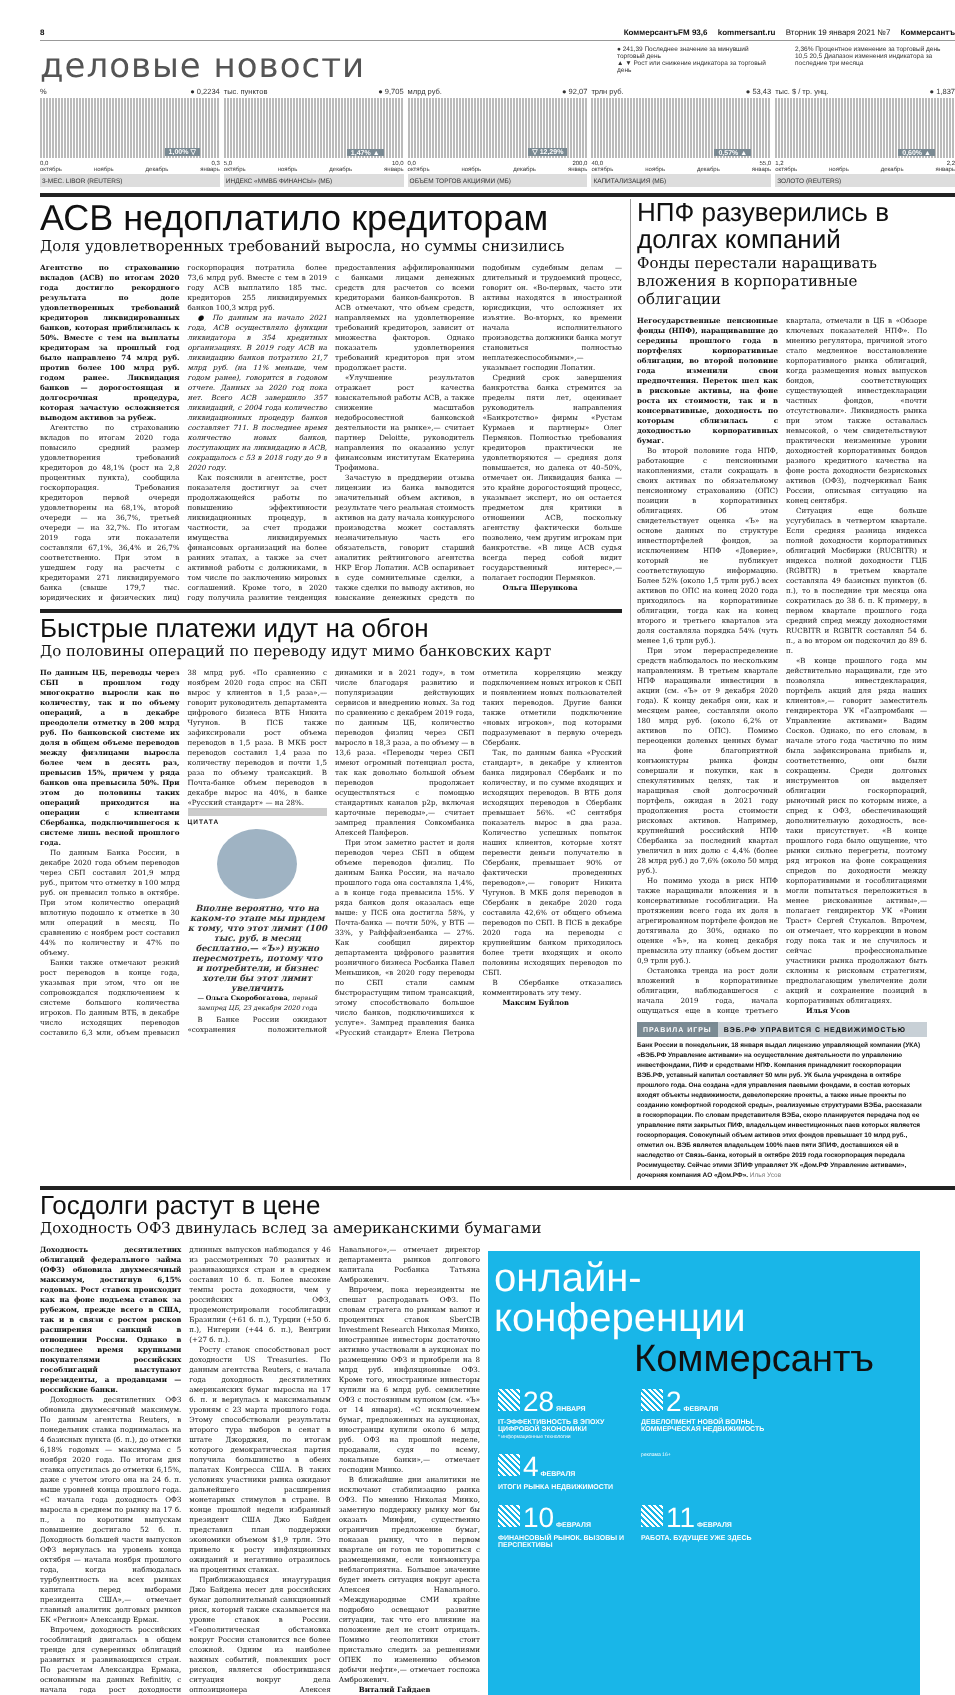8 КоммерсантъFM 93,6 kommersant.ru Вторник 19 января 2021 №7 Коммерсантъ
деловые новости
● 241,39 Последнее значение за минувший торговый день
▲ ▼ Рост или снижение индикатора за торговый день
2,36% Процентное изменение за торговый день
10,5 20,5 Диапазон изменения индикатора за последние три месяца
% ● 0,2234
1,00% ▽
0,0 0,3
октябрь ноябрь декабрь январь
3-МЕС. LIBOR (REUTERS)
тыс. пунктов ● 9,705
1,47% ▲
5,0 10,0
октябрь ноябрь декабрь январь
ИНДЕКС «ММВБ ФИНАНСЫ» (МБ)
млрд руб. ● 92,07
▽ 12,29%
0,0 200,0
октябрь ноябрь декабрь январь
ОБЪЕМ ТОРГОВ АКЦИЯМИ (МБ)
трлн руб. ● 53,43
0,57% ▲
40,0 55,0
октябрь ноябрь декабрь январь
КАПИТАЛИЗАЦИЯ (МБ)
тыс. $ / тр. унц. ● 1,837
0,60% ▲
1,2 2,2
октябрь ноябрь декабрь январь
ЗОЛОТО (REUTERS)
АСВ недоплатило кредиторам
Доля удовлетворенных требований выросла, но суммы снизились
Агентство по страхованию вкладов (АСВ) по итогам 2020 года достигло рекордного результата по доле удовлетворенных требований кредиторов ликвидированных банков, которая приблизилась к 50%. Вместе с тем на выплаты кредиторам за прошлый год было направлено 74 млрд руб. против более 100 млрд руб. годом ранее. Ликвидация банков — дорогостоящая и долгосрочная процедура, которая зачастую осложняется выводом активов за рубеж.
Агентство по страхованию вкладов по итогам 2020 года повысило средний размер удовлетворения требований кредиторов до 48,1% (рост на 2,8 процентных пункта), сообщила госкорпорация. Требования кредиторов первой очереди удовлетворены на 68,1%, второй очереди — на 36,7%, третьей очереди — на 32,7%. По итогам 2019 года эти показатели составляли 67,1%, 36,4% и 26,7% соответственно. При этом в ушедшем году на расчеты с кредиторами 271 ликвидируемого банка (свыше 179,7 тыс. юридических и физических лиц) госкорпорация потратила более 73,6 млрд руб. Вместе с тем в 2019 году АСВ выплатило 185 тыс. кредиторов 255 ликвидируемых банков 100,3 млрд руб.
● По данным на начало 2021 года, АСВ осуществляло функции ликвидатора в 354 кредитных организациях. В 2019 году АСВ на ликвидацию банков потратило 21,7 млрд руб. (на 11% меньше, чем годом ранее), говорится в годовом отчете. Данных за 2020 год пока нет. Всего АСВ завершило 357 ликвидаций, с 2004 года количество ликвидационных процедур банков составляет 711. В последнее время количество новых банков, поступающих на ликвидацию в АСВ, сокращалось с 53 в 2018 году до 9 в 2020 году.
Как пояснили в агентстве, рост показателя достигнут за счет продолжающейся работы по повышению эффективности ликвидационных процедур, в частности, за счет продажи имущества ликвидируемых финансовых организаций на более ранних этапах, а также за счет активной работы с должниками, в том числе по заключению мировых соглашений. Кроме того, в 2020 году получила развитие тенденция предоставления аффилированными с банками лицами денежных средств для расчетов со всеми кредиторами банков-банкротов. В АСВ отмечают, что объем средств, направляемых на удовлетворение требований кредиторов, зависит от множества факторов. Однако показатель удовлетворения требований кредиторов при этом продолжает расти.
«Улучшение результатов отражает рост качества взыскательной работы АСВ, а также снижение масштабов недобросовестной банковской деятельности на рынке»,— считает партнер Deloitte, руководитель направления по оказанию услуг финансовым институтам Екатерина Трофимова.
Зачастую в преддверии отзыва лицензии из банка выводится значительный объем активов, в результате чего реальная стоимость активов на дату начала конкурсного производства может составлять незначительную часть его обязательств, говорит старший аналитик рейтингового агентства НКР Егор Лопатин. АСВ оспаривает в суде сомнительные сделки, а также сделки по выводу активов, но взыскание денежных средств по подобным судебным делам — длительный и трудоемкий процесс, говорит он. «Во-первых, часто эти активы находятся в иностранной юрисдикции, что осложняет их изъятие. Во-вторых, ко времени начала исполнительного производства должники банка могут становиться полностью неплатежеспособными»,— указывает господин Лопатин.
Средний срок завершения банкротства банка стремится за пределы пяти лет, оценивает руководитель направления «Банкротство» фирмы «Рустам Курмаев и партнеры» Олег Пермяков. Полностью требования кредиторов практически не удовлетворяются — средняя доля повышается, но далека от 40–50%, отмечает он. Ликвидация банка — это крайне дорогостоящий процесс, указывает эксперт, но он остается предметом для критики в отношении АСВ, поскольку агентству фактически больше позволено, чем другим игрокам при банкротстве. «В лице АСВ судья всегда перед собой видит государственный интерес»,— полагает господин Пермяков.
Ольга Шерункова
Быстрые платежи идут на обгон
До половины операций по переводу идут мимо банковских карт
По данным ЦБ, переводы через СБП в прошлом году многократно выросли как по количеству, так и по объему операций, а в декабре преодолели отметку в 200 млрд руб. По банковской системе их доля в общем объеме переводов между физлицами выросла более чем в десять раз, превысив 15%, причем у ряда банков она превысила 50%. При этом до половины таких операций приходится на операции с клиентами Сбербанка, подключившегося к системе лишь весной прошлого года.
По данным Банка России, в декабре 2020 года объем переводов через СБП составил 201,9 млрд руб., притом что отметку в 100 млрд руб. он превысил только в октябре. При этом количество операций вплотную подошло к отметке в 30 млн операций в месяц. По сравнению с ноябрем рост составил 44% по количеству и 47% по объему.
Банки также отмечают резкий рост переводов в конце года, указывая при этом, что он не сопровождался подключением к системе большого количества игроков. По данным ВТБ, в декабре число исходящих переводов составило 6,3 млн, объем превысил 38 млрд руб. «По сравнению с ноябрем 2020 года спрос на СБП вырос у клиентов в 1,5 раза»,— говорит руководитель департамента цифрового бизнеса ВТБ Никита Чугунов. В ПСБ также зафиксировали рост объема переводов в 1,5 раза. В МКБ рост переводов составил 1,4 раза по количеству переводов и почти 1,5 раза по объему трансакций. В Почта-банке объем переводов в декабре вырос на 40%, в банке «Русский стандарт» — на 28%.
ЦИТАТА
Вполне вероятно, что на каком-то этапе мы придем к тому, что этот лимит (100 тыс. руб. в месяц бесплатно.— «Ъ») нужно пересмотреть, потому что и потребители, и бизнес хотели бы этот лимит увеличить
— Ольга Скоробогатова, первый зампред ЦБ, 23 декабря 2020 года
В Банке России ожидают «сохранения положительной динамики и в 2021 году», в том числе благодаря развитию и популяризации действующих сервисов и внедрению новых. За год по сравнению с декабрем 2019 года, по данным ЦБ, количество переводов физлиц через СБП выросло в 18,3 раза, а по объему — в 13,6 раза. «Переводы через СБП имеют огромный потенциал роста, так как довольно большой объем переводов продолжает осуществляться с помощью стандартных каналов p2p, включая карточные переводы»,— считает зампред правления Совкомбанка Алексей Панферов.
При этом заметно растет и доля переводов через СБП в общем объеме переводов физлиц. По данным Банка России, на начало прошлого года она составляла 1,4%, а в конце года превысила 15%. У ряда банков доля оказалась еще выше: у ПСБ она достигла 58%, у Почта-банка — почти 50%, у ВТБ — 33%, у Райффайзенбанка — 27%. Как сообщил директор департамента цифрового развития розничного бизнеса Росбанка Павел Меньшиков, «в 2020 году переводы по СБП стали самым быстрорастущим типом трансакций, этому способствовало большое число банков, подключившихся к услуге». Зампред правления банка «Русский стандарт» Елена Петрова отметила корреляцию между подключением новых игроков к СБП и появлением новых пользователей таких переводов. Другие банки также отметили подключение «новых игроков», под которыми подразумевают в первую очередь Сбербанк.
Так, по данным банка «Русский стандарт», в декабре у клиентов банка лидировал Сбербанк и по количеству, и по сумме входящих и исходящих переводов. В ВТБ доля исходящих переводов в Сбербанк превышает 56%. «С сентября показатель вырос в два раза. Количество успешных попыток наших клиентов, которые хотят перевести деньги получателю в Сбербанк, превышает 90% от фактически проведенных переводов»,— говорит Никита Чугунов. В МКБ доля переводов в Сбербанк в декабре 2020 года составила 42,6% от общего объема переводов по СБП. В ПСБ в декабре 2020 года на переводы с крупнейшим банком приходилось более трети входящих и около половины исходящих переводов по СБП.
В Сбербанке отказались комментировать эту тему.
Максим Буйлов
НПФ разуверились в долгах компаний
Фонды перестали наращивать вложения в корпоративные облигации
Негосударственные пенсионные фонды (НПФ), наращивавшие до середины прошлого года в портфелях корпоративные облигации, во второй половине года изменили свои предпочтения. Переток шел как в рисковые активы, на фоне роста их стоимости, так и в консервативные, доходность по которым сблизилась с доходностью корпоративных бумаг.
Во второй половине года НПФ, работающие с пенсионными накоплениями, стали сокращать в своих активах по обязательному пенсионному страхованию (ОПС) позиции в корпоративных облигациях. Об этом свидетельствует оценка «Ъ» на основе данных по структуре инвестпортфелей фондов, за исключением НПФ «Доверие», который не публикует соответствующую информацию. Более 52% (около 1,5 трлн руб.) всех активов по ОПС на конец 2020 года приходилось на корпоративные облигации, тогда как на конец второго и третьего кварталов эта доля составляла порядка 54% (чуть менее 1,6 трлн руб.).
При этом перераспределение средств наблюдалось по нескольким направлениям. В третьем квартале НПФ наращивали инвестиции в акции (см. «Ъ» от 9 декабря 2020 года). К концу декабря они, как и месяцем ранее, составляли около 180 млрд руб. (около 6,2% от активов по ОПС). Помимо переоценки долевых ценных бумаг на фоне благоприятной конъюнктуры рынка фонды совершали и покупки, как в спекулятивных целях, так и наращивая свой долгосрочный портфель, ожидая в 2021 году продолжения роста стоимости рисковых активов. Например, крупнейший российский НПФ Сбербанка за последний квартал увеличил в них долю с 4,4% (более 28 млрд руб.) до 7,6% (около 50 млрд руб.).
Но помимо ухода в риск НПФ также наращивали вложения и в консервативные гособлигации. На протяжении всего года их доля в агрегированном портфеле фондов не дотягивала до 30%, однако по оценке «Ъ», на конец декабря превысила эту планку (объем достиг 0,9 трлн руб.).
Остановка тренда на рост доли вложений в корпоративные облигации, наблюдавшегося с начала 2019 года, начала ощущаться еще в конце третьего квартала, отмечали в ЦБ в «Обзоре ключевых показателей НПФ». По мнению регулятора, причиной этого стало медленное восстановление корпоративного рынка облигаций, когда размещения новых выпусков бондов, соответствующих существующей инвестдекларации частных фондов, «почти отсутствовали». Ликвидность рынка при этом также оставалась невысокой, о чем свидетельствуют практически неизменные уровни доходностей корпоративных бондов разного кредитного качества на фоне роста доходности безрисковых активов (ОФЗ), подчеркивал Банк России, описывая ситуацию на конец сентября.
Ситуация еще больше усугубилась в четвертом квартале. Если средняя разница индекса полной доходности корпоративных облигаций Мосбиржи (RUCBITR) и индекса полной доходности ГЦБ (RGBITR) в третьем квартале составляла 49 базисных пунктов (б. п.), то в последние три месяца она сократилась до 38 б. п. К примеру, в первом квартале прошлого года средний спред между доходностями RUCBITR и RGBITR составлял 54 б. п., а во втором он подскочил до 89 б. п.
«В конце прошлого года мы действительно наращивали, где это позволяла инвестдекларация, портфель акций для ряда наших клиентов»,— говорит заместитель гендиректора УК «Газпромбанк — Управление активами» Вадим Сосков. Однако, по его словам, в начале этого года частично по ним была зафиксирована прибыль и, соответственно, они были сокращены. Среди долговых инструментов он выделяет облигации госкорпораций, рыночный риск по которым ниже, а спред к ОФЗ, обеспечивающий дополнительную доходность, все-таки присутствует. «В конце прошлого года было ощущение, что рынки сильно перегреты, поэтому ряд игроков на фоне сокращения спредов по доходности между корпоративными и гособлигациями могли попытаться переложиться в менее рискованные активы»,— полагает гендиректор УК «Ронин Траст» Сергей Стукалов. Впрочем, он отмечает, что коррекции в новом году пока так и не случилось и сейчас профессиональные участники рынка продолжают быть склонны к рисковым стратегиям, предполагающим увеличение доли акций и сохранение позиций в корпоративных облигациях.
Илья Усов
ПРАВИЛА ИГРЫ ВЭБ.РФ УПРАВИТСЯ С НЕДВИЖИМОСТЬЮ
Банк России в понедельник, 18 января выдал лицензию управляющей компании (УКА) «ВЭБ.РФ Управление активами» на осуществление деятельности по управлению инвестфондами, ПИФ и средствами НПФ. Компания принадлежит госкорпорации ВЭБ.РФ, уставный капитал составляет 50 млн руб. УК была учреждена в октябре прошлого года. Она создана «для управления паевыми фондами, в состав которых входят объекты недвижимости, девелоперские проекты, а также иные проекты по созданию комфортной городской среды», реализуемые структурами ВЭБа, рассказали в госкорпорации. По словам представителя ВЭБа, скоро планируется передача под ее управление пяти закрытых ПИФ, владельцем инвестиционных паев которых является госкорпорация. Совокупный объем активов этих фондов превышает 10 млрд руб., отметил он. ВЭБ является владельцем 100% паев пяти ЗПИФ, доставшихся ей в наследство от Связь-банка, который в октябре 2019 года госкорпорация передала Росимуществу. Сейчас этими ЗПИФ управляет УК «Дом.РФ Управление активами», дочерняя компания АО «Дом.РФ». Илья Усов
Госдолги растут в цене
Доходность ОФЗ двинулась вслед за американскими бумагами
Доходность десятилетних облигаций федерального займа (ОФЗ) обновила двухмесячный максимум, достигнув 6,15% годовых. Рост ставок происходит как на фоне подъема ставок за рубежом, прежде всего в США, так и в связи с ростом рисков расширения санкций в отношении России. Однако в последнее время крупными покупателями российских гособлигаций выступают нерезиденты, а продавцами — российские банки.
Доходность десятилетних ОФЗ обновила двухмесячный максимум. По данным агентства Reuters, в понедельник ставка поднималась на 4 базисных пункта (б. п.), до отметки 6,18% годовых — максимума с 5 ноября 2020 года. По итогам дня ставка опустилась до отметки 6,15%, даже с учетом этого она на 24 б. п. выше уровней конца прошлого года. «С начала года доходность ОФЗ выросла в среднем по рынку на 17 б. п., а по коротким выпускам повышение достигало 52 б. п. Доходность большей части выпусков ОФЗ вернулась на уровень конца октября — начала ноября прошлого года, когда наблюдалась турбулентность на всех рынках капитала перед выборами президента США»,— отмечает главный аналитик долговых рынков БК «Регион» Александр Ермак.
Впрочем, доходность российских гособлигаций двигалась в общем тренде для суверенных облигаций развитых и развивающихся стран. По расчетам Александра Ермака, основанным на данных Refinitiv, с начала года рост доходности длинных выпусков наблюдался у 46 из рассмотренных 70 развитых и развивающихся стран и в среднем составил 10 б. п. Более высокие темпы роста доходности, чем у российских ОФЗ, продемонстрировали гособлигации Бразилии (+61 б. п.), Турции (+50 б. п.), Нигерии (+44 б. п.), Венгрии (+27 б. п.).
Росту ставок способствовал рост доходности US Treasuries. По данным агентства Reuters, с начала года доходность десятилетних американских бумаг выросла на 17 б. п. и вернулась к максимальным уровням с 23 марта прошлого года. Этому способствовали результаты второго тура выборов в сенат в штате Джорджия, по итогам которого демократическая партия получила большинство в обеих палатах Конгресса США. В таких условиях участники рынка ожидают дальнейшего расширения монетарных стимулов в стране. В конце прошлой недели избранный президент США Джо Байден представил план поддержки экономики объемом $1,9 трлн. Это привело к росту инфляционных ожиданий и негативно отразилось на процентных ставках.
Приближающаяся инаугурация Джо Байдена несет для российских бумаг дополнительный санкционный риск, который также сказывается на уровне ставок в России. «Геополитическая обстановка вокруг России становится все более сложной. Одним из наиболее важных событий, повлекших рост рисков, является обострившаяся ситуация вокруг дела оппозиционера Алексея Навального»,— отмечает директор департамента рынков долгового капитала Росбанка Татьяна Амброжевич.
Впрочем, пока нерезиденты не спешат распродавать ОФЗ. По словам стратега по рынкам валют и процентных ставок SberCIB Investment Research Николая Минко, иностранные инвесторы достаточно активно участвовали в аукционах по размещению ОФЗ и приобрели на 8 млрд руб. инфляционные ОФЗ. Кроме того, иностранные инвесторы купили на 6 млрд руб. семилетние ОФЗ с постоянным купоном (см. «Ъ» от 14 января). «С исключением бумаг, предложенных на аукционах, иностранцы купили около 6 млрд руб. ОФЗ на прошлой неделе, продавали, судя по всему, локальные банки»,— отмечает господин Минко.
В ближайшие дни аналитики не исключают стабилизацию рынка ОФЗ. По мнению Николая Минко, заметную поддержку рынку мог бы оказать Минфин, существенно ограничив предложение бумаг, показав рынку, что в первом квартале он готов не торопиться с размещениями, если конъюнктура неблагоприятна. Большое значение будет иметь ситуация вокруг ареста Алексея Навального. «Международные СМИ крайне подробно освещают развитие ситуации, так что его влияние на положение дел не стоит отрицать. Помимо геополитики стоит пристально следить за решениями ОПЕК по изменению объемов добычи нефти»,— отмечает госпожа Амброжевич.
Виталий Гайдаев
онлайн-
конференции
Коммерсантъ
28 ЯНВАРЯ
IT-ЭФФЕКТИВНОСТЬ В ЭПОХУ ЦИФРОВОЙ ЭКОНОМИКИ
* информационные технологии
2 ФЕВРАЛЯ
ДЕВЕЛОПМЕНТ НОВОЙ ВОЛНЫ. КОММЕРЧЕСКАЯ НЕДВИЖИМОСТЬ
4 ФЕВРАЛЯ
ИТОГИ РЫНКА НЕДВИЖИМОСТИ
реклама 16+
10 ФЕВРАЛЯ
ФИНАНСОВЫЙ РЫНОК. ВЫЗОВЫ И ПЕРСПЕКТИВЫ
11 ФЕВРАЛЯ
РАБОТА. БУДУЩЕЕ УЖЕ ЗДЕСЬ